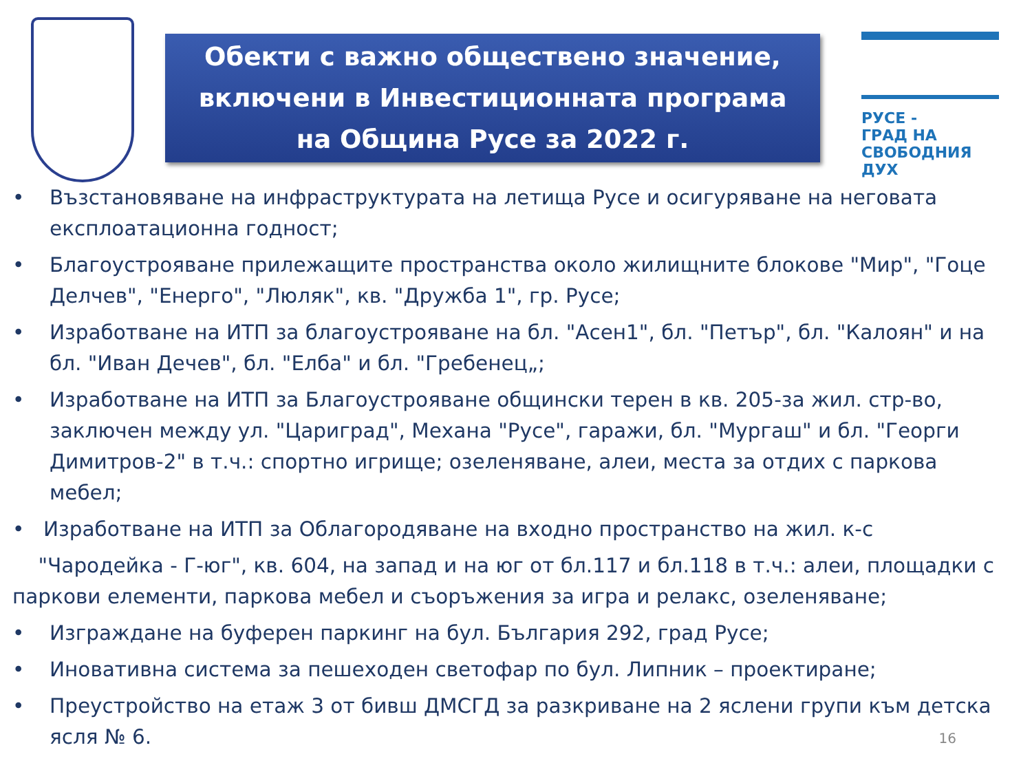Обекти с важно обществено значение,
включени в Инвестиционната програма
на Община Русе за 2022 г.
РУСЕ -
ГРАД НА
СВОБОДНИЯ
ДУХ
• Възстановяване на инфраструктурата на летища Русе и осигуряване на неговата експлоатационна годност;
• Благоустрояване прилежащите пространства около жилищните блокове "Мир", "Гоце Делчев", "Енерго", "Люляк", кв. "Дружба 1", гр. Русе;
• Изработване на ИТП за благоустрояване на бл. "Асен1", бл. "Петър", бл. "Калоян" и на бл. "Иван Дечев", бл. "Елба" и бл. "Гребенец„;
• Изработване на ИТП за Благоустрояване общински терен в кв. 205-за жил. стр-во, заключен между ул. "Цариград", Механа "Русе", гаражи, бл. "Мургаш" и бл. "Георги Димитров-2" в т.ч.: спортно игрище; озеленяване, алеи, места за отдих с паркова мебел;
• Изработване на ИТП за Облагородяване на входно пространство на жил. к-с
"Чародейка - Г-юг", кв. 604, на запад и на юг от бл.117 и бл.118 в т.ч.: алеи, площадки с паркови елементи, паркова мебел и съоръжения за игра и релакс, озеленяване;
• Изграждане на буферен паркинг на бул. България 292, град Русе;
• Иновативна система за пешеходен светофар по бул. Липник – проектиране;
• Преустройство на етаж 3 от бивш ДМСГД за разкриване на 2 яслени групи към детска ясля № 6.
16